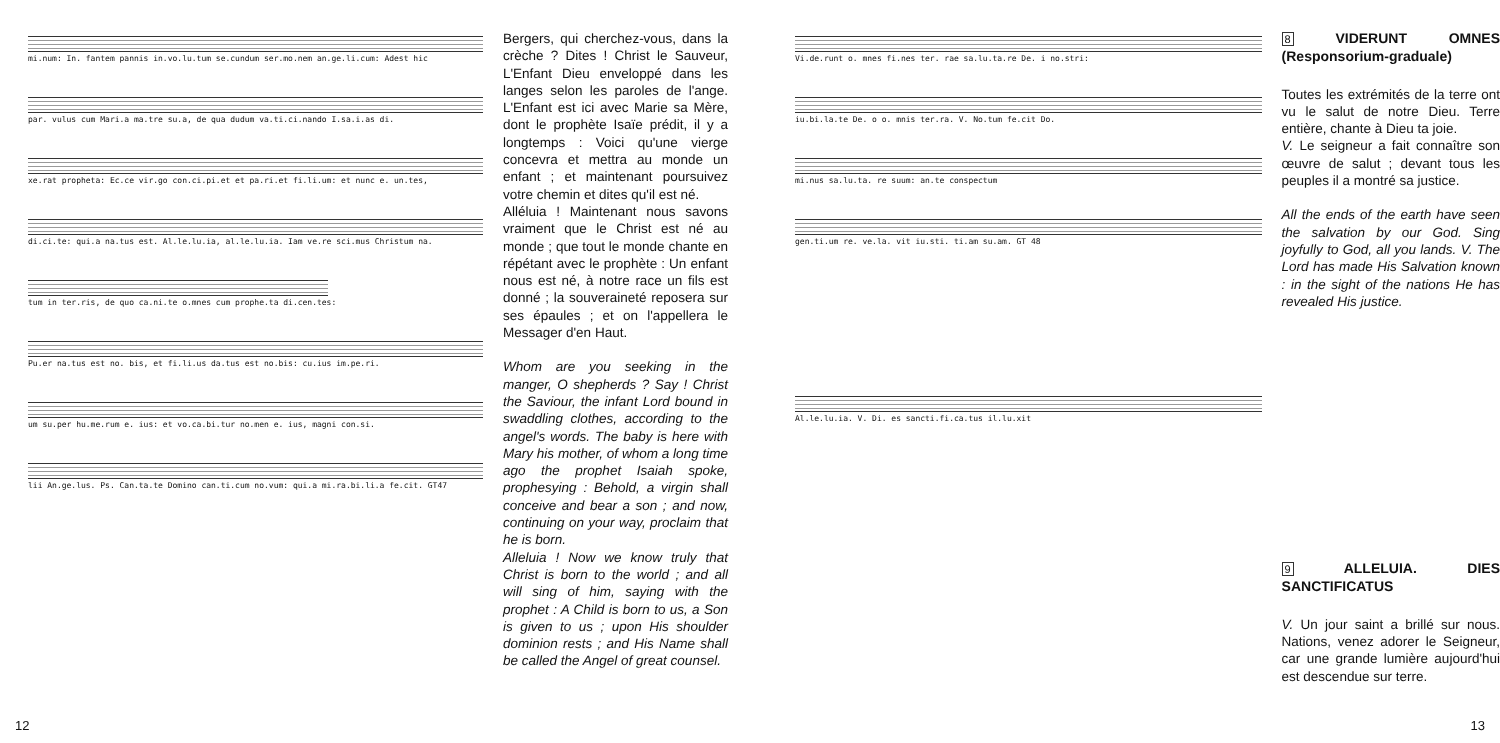mi.num: In. fantem pannis in.vo.lu.tum se.cundum ser.mo.nem an.ge.li.cum: Adest hic
par. vulus cum Mari.a ma.tre su.a, de qua dudum va.ti.ci.nando I.sa.i.as di.
xe.rat propheta: Ec.ce vir.go con.ci.pi.et et pa.ri.et fi.li.um: et nunc e. un.tes,
di.ci.te: qui.a na.tus est. Al.le.lu.ia, al.le.lu.ia. Iam ve.re sci.mus Christum na.
tum in ter.ris, de quo ca.ni.te o.mnes cum prophe.ta di.cen.tes:
Pu.er na.tus est no. bis, et fi.li.us da.tus est no.bis: cu.ius im.pe.ri.
um su.per hu.me.rum e. ius: et vo.ca.bi.tur no.men e. ius, magni con.si.
lii An.ge.lus. Ps. Can.ta.te Domino can.ti.cum no.vum: qui.a mi.ra.bi.li.a fe.cit. GT47
Bergers, qui cherchez-vous, dans la crèche ? Dites ! Christ le Sauveur, L'Enfant Dieu enveloppé dans les langes selon les paroles de l'ange. L'Enfant est ici avec Marie sa Mère, dont le prophète Isaïe prédit, il y a longtemps : Voici qu'une vierge concevra et mettra au monde un enfant ; et maintenant poursuivez votre chemin et dites qu'il est né.
Alléluia ! Maintenant nous savons vraiment que le Christ est né au monde ; que tout le monde chante en répétant avec le prophète : Un enfant nous est né, à notre race un fils est donné ; la souveraineté reposera sur ses épaules ; et on l'appellera le Messager d'en Haut.
Whom are you seeking in the manger, O shepherds ? Say ! Christ the Saviour, the infant Lord bound in swaddling clothes, according to the angel's words. The baby is here with Mary his mother, of whom a long time ago the prophet Isaiah spoke, prophesying : Behold, a virgin shall conceive and bear a son ; and now, continuing on your way, proclaim that he is born.
Alleluia ! Now we know truly that Christ is born to the world ; and all will sing of him, saying with the prophet : A Child is born to us, a Son is given to us ; upon His shoulder dominion rests ; and His Name shall be called the Angel of great counsel.
12
Vi.de.runt o. mnes fi.nes ter. rae sa.lu.ta.re De. i no.stri:
iu.bi.la.te De. o o. mnis ter.ra. V. No.tum fe.cit Do.
mi.nus sa.lu.ta. re suum: an.te conspectum
gen.ti.um re. ve.la. vit iu.sti. ti.am su.am. GT 48
Al.le.lu.ia. V. Di. es sancti.fi.ca.tus il.lu.xit
8 VIDERUNT OMNES (Responsorium-graduale)
Toutes les extrémités de la terre ont vu le salut de notre Dieu. Terre entière, chante à Dieu ta joie.
V. Le seigneur a fait connaître son œuvre de salut ; devant tous les peuples il a montré sa justice.
All the ends of the earth have seen the salvation by our God. Sing joyfully to God, all you lands. V. The Lord has made His Salvation known : in the sight of the nations He has revealed His justice.
9 ALLELUIA. DIES SANCTIFICATUS
V. Un jour saint a brillé sur nous. Nations, venez adorer le Seigneur, car une grande lumière aujourd'hui est descendue sur terre.
13